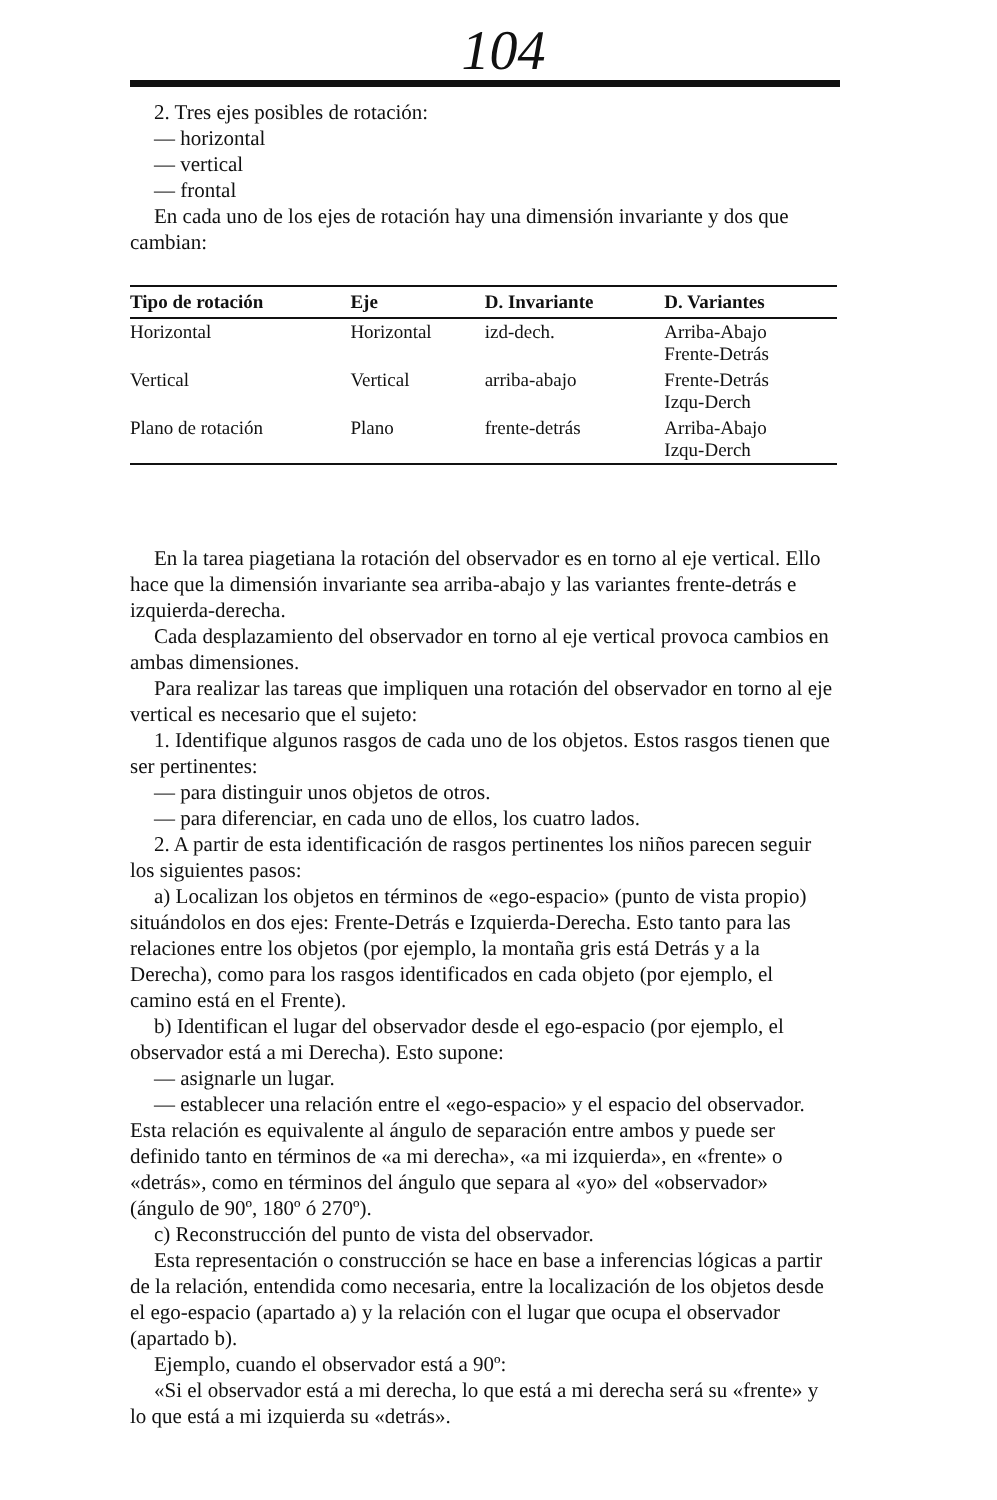104
2. Tres ejes posibles de rotación:
— horizontal
— vertical
— frontal
En cada uno de los ejes de rotación hay una dimensión invariante y dos que cambian:
| Tipo de rotación | Eje | D. Invariante | D. Variantes |
| --- | --- | --- | --- |
| Horizontal | Horizontal | izd-dech. | Arriba-Abajo Frente-Detrás |
| Vertical | Vertical | arriba-abajo | Frente-Detrás Izqu-Derch |
| Plano de rotación | Plano | frente-detrás | Arriba-Abajo Izqu-Derch |
En la tarea piagetiana la rotación del observador es en torno al eje vertical. Ello hace que la dimensión invariante sea arriba-abajo y las variantes frente-detrás e izquierda-derecha.
Cada desplazamiento del observador en torno al eje vertical provoca cambios en ambas dimensiones.
Para realizar las tareas que impliquen una rotación del observador en torno al eje vertical es necesario que el sujeto:
1. Identifique algunos rasgos de cada uno de los objetos. Estos rasgos tienen que ser pertinentes:
— para distinguir unos objetos de otros.
— para diferenciar, en cada uno de ellos, los cuatro lados.
2. A partir de esta identificación de rasgos pertinentes los niños parecen seguir los siguientes pasos:
a) Localizan los objetos en términos de «ego-espacio» (punto de vista propio) situándolos en dos ejes: Frente-Detrás e Izquierda-Derecha. Esto tanto para las relaciones entre los objetos (por ejemplo, la montaña gris está Detrás y a la Derecha), como para los rasgos identificados en cada objeto (por ejemplo, el camino está en el Frente).
b) Identifican el lugar del observador desde el ego-espacio (por ejemplo, el observador está a mi Derecha). Esto supone:
— asignarle un lugar.
— establecer una relación entre el «ego-espacio» y el espacio del observador. Esta relación es equivalente al ángulo de separación entre ambos y puede ser definido tanto en términos de «a mi derecha», «a mi izquierda», en «frente» o «detrás», como en términos del ángulo que separa al «yo» del «observador» (ángulo de 90º, 180º ó 270º).
c) Reconstrucción del punto de vista del observador.
Esta representación o construcción se hace en base a inferencias lógicas a partir de la relación, entendida como necesaria, entre la localización de los objetos desde el ego-espacio (apartado a) y la relación con el lugar que ocupa el observador (apartado b).
Ejemplo, cuando el observador está a 90º:
«Si el observador está a mi derecha, lo que está a mi derecha será su «frente» y lo que está a mi izquierda su «detrás».